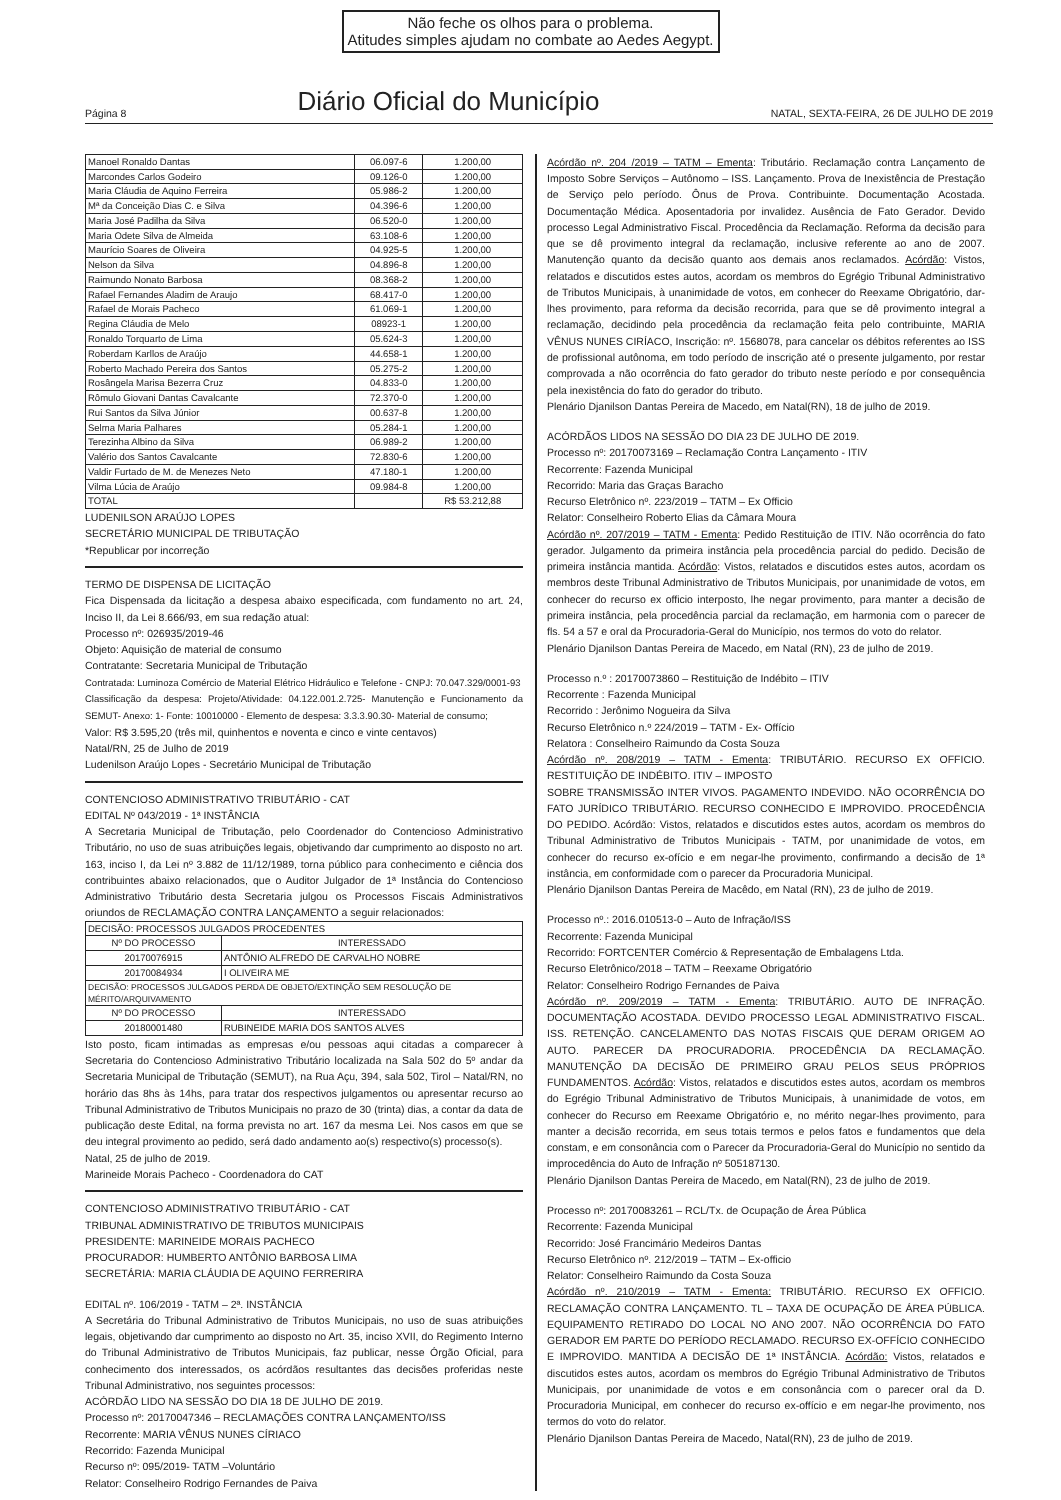Não feche os olhos para o problema.
Atitudes simples ajudam no combate ao Aedes Aegypt.
Página 8 Diário Oficial do Município NATAL, SEXTA-FEIRA, 26 DE JULHO DE 2019
| Manoel Ronaldo Dantas | 06.097-6 | 1.200,00 |
| Marcondes Carlos Godeiro | 09.126-0 | 1.200,00 |
| Maria Cláudia de Aquino Ferreira | 05.986-2 | 1.200,00 |
| Mª da Conceição Dias C. e Silva | 04.396-6 | 1.200,00 |
| Maria José Padilha da Silva | 06.520-0 | 1.200,00 |
| Maria Odete Silva de Almeida | 63.108-6 | 1.200,00 |
| Maurício Soares de Oliveira | 04.925-5 | 1.200,00 |
| Nelson da Silva | 04.896-8 | 1.200,00 |
| Raimundo Nonato Barbosa | 08.368-2 | 1.200,00 |
| Rafael Fernandes Aladim de Araujo | 68.417-0 | 1.200,00 |
| Rafael de Morais Pacheco | 61.069-1 | 1.200,00 |
| Regina Cláudia de Melo | 08923-1 | 1.200,00 |
| Ronaldo Torquarto de Lima | 05.624-3 | 1.200,00 |
| Roberdam Karllos de Araújo | 44.658-1 | 1.200,00 |
| Roberto Machado Pereira dos Santos | 05.275-2 | 1.200,00 |
| Rosângela Marisa Bezerra Cruz | 04.833-0 | 1.200,00 |
| Rômulo Giovani Dantas Cavalcante | 72.370-0 | 1.200,00 |
| Rui Santos da Silva Júnior | 00.637-8 | 1.200,00 |
| Selma Maria Palhares | 05.284-1 | 1.200,00 |
| Terezinha Albino da Silva | 06.989-2 | 1.200,00 |
| Valério dos Santos Cavalcante | 72.830-6 | 1.200,00 |
| Valdir Furtado de M. de Menezes Neto | 47.180-1 | 1.200,00 |
| Vilma Lúcia de Araújo | 09.984-8 | 1.200,00 |
| TOTAL | | R$ 53.212,88 |
LUDENILSON ARAÚJO LOPES
SECRETÁRIO MUNICIPAL DE TRIBUTAÇÃO
*Republicar por incorreção
TERMO DE DISPENSA DE LICITAÇÃO
Fica Dispensada da licitação a despesa abaixo especificada, com fundamento no art. 24, Inciso II, da Lei 8.666/93, em sua redação atual:
Processo nº: 026935/2019-46
Objeto: Aquisição de material de consumo
Contratante: Secretaria Municipal de Tributação
Contratada: Luminoza Comércio de Material Elétrico Hidráulico e Telefone - CNPJ: 70.047.329/0001-93
Classificação da despesa: Projeto/Atividade: 04.122.001.2.725- Manutenção e Funcionamento da SEMUT- Anexo: 1- Fonte: 10010000 - Elemento de despesa: 3.3.3.90.30- Material de consumo;
Valor: R$ 3.595,20 (três mil, quinhentos e noventa e cinco e vinte centavos)
Natal/RN, 25 de Julho de 2019
Ludenilson Araújo Lopes - Secretário Municipal de Tributação
CONTENCIOSO ADMINISTRATIVO TRIBUTÁRIO - CAT
EDITAL Nº 043/2019 - 1ª INSTÂNCIA
A Secretaria Municipal de Tributação, pelo Coordenador do Contencioso Administrativo Tributário, no uso de suas atribuições legais, objetivando dar cumprimento ao disposto no art. 163, inciso I, da Lei nº 3.882 de 11/12/1989, torna público para conhecimento e ciência dos contribuintes abaixo relacionados, que o Auditor Julgador de 1ª Instância do Contencioso Administrativo Tributário desta Secretaria julgou os Processos Fiscais Administrativos oriundos de RECLAMAÇÃO CONTRA LANÇAMENTO a seguir relacionados:
| DECISÃO: PROCESSOS JULGADOS PROCEDENTES | |
| Nº DO PROCESSO | INTERESSADO |
| 20170076915 | ANTÔNIO ALFREDO DE CARVALHO NOBRE |
| 20170084934 | I OLIVEIRA ME |
| DECISÃO: PROCESSOS JULGADOS PERDA DE OBJETO/EXTINÇÃO SEM RESOLUÇÃO DE MÉRITO/ARQUIVAMENTO | |
| Nº DO PROCESSO | INTERESSADO |
| 20180001480 | RUBINEIDE MARIA DOS SANTOS ALVES |
Isto posto, ficam intimadas as empresas e/ou pessoas aqui citadas a comparecer à Secretaria do Contencioso Administrativo Tributário localizada na Sala 502 do 5º andar da Secretaria Municipal de Tributação (SEMUT), na Rua Açu, 394, sala 502, Tirol – Natal/RN, no horário das 8hs às 14hs, para tratar dos respectivos julgamentos ou apresentar recurso ao Tribunal Administrativo de Tributos Municipais no prazo de 30 (trinta) dias, a contar da data de publicação deste Edital, na forma prevista no art. 167 da mesma Lei. Nos casos em que se deu integral provimento ao pedido, será dado andamento ao(s) respectivo(s) processo(s).
Natal, 25 de julho de 2019.
Marineide Morais Pacheco - Coordenadora do CAT
CONTENCIOSO ADMINISTRATIVO TRIBUTÁRIO - CAT
TRIBUNAL ADMINISTRATIVO DE TRIBUTOS MUNICIPAIS
PRESIDENTE: MARINEIDE MORAIS PACHECO
PROCURADOR: HUMBERTO ANTÔNIO BARBOSA LIMA
SECRETÁRIA: MARIA CLÁUDIA DE AQUINO FERRERIRA
EDITAL nº. 106/2019 - TATM – 2ª. INSTÂNCIA
A Secretária do Tribunal Administrativo de Tributos Municipais, no uso de suas atribuições legais, objetivando dar cumprimento ao disposto no Art. 35, inciso XVII, do Regimento Interno do Tribunal Administrativo de Tributos Municipais, faz publicar, nesse Órgão Oficial, para conhecimento dos interessados, os acórdãos resultantes das decisões proferidas neste Tribunal Administrativo, nos seguintes processos:
ACÓRDÃO LIDO NA SESSÃO DO DIA 18 DE JULHO DE 2019.
Processo nº: 20170047346 – RECLAMAÇÕES CONTRA LANÇAMENTO/ISS
Recorrente: MARIA VÊNUS NUNES CÍRIACO
Recorrido: Fazenda Municipal
Recurso nº: 095/2019- TATM –Voluntário
Relator: Conselheiro Rodrigo Fernandes de Paiva
Acórdão nº. 204 /2019 – TATM – Ementa: Tributário. Reclamação contra Lançamento de Imposto Sobre Serviços – Autônomo – ISS. Lançamento. Prova de Inexistência de Prestação de Serviço pelo período. Ônus de Prova. Contribuinte. Documentação Acostada. Documentação Médica. Aposentadoria por invalidez. Ausência de Fato Gerador. Devido processo Legal Administrativo Fiscal. Procedência da Reclamação. Reforma da decisão para que se dê provimento integral da reclamação, inclusive referente ao ano de 2007. Manutenção quanto da decisão quanto aos demais anos reclamados. Acórdão: Vistos, relatados e discutidos estes autos, acordam os membros do Egrégio Tribunal Administrativo de Tributos Municipais, à unanimidade de votos, em conhecer do Reexame Obrigatório, dar-lhes provimento, para reforma da decisão recorrida, para que se dê provimento integral a reclamação, decidindo pela procedência da reclamação feita pelo contribuinte, MARIA VÊNUS NUNES CIRÍACO, Inscrição: nº. 1568078, para cancelar os débitos referentes ao ISS de profissional autônoma, em todo período de inscrição até o presente julgamento, por restar comprovada a não ocorrência do fato gerador do tributo neste período e por consequência pela inexistência do fato do gerador do tributo.
Plenário Djanilson Dantas Pereira de Macedo, em Natal(RN), 18 de julho de 2019.
ACÓRDÃOS LIDOS NA SESSÃO DO DIA 23 DE JULHO DE 2019.
Processo nº: 20170073169 – Reclamação Contra Lançamento - ITIV
Recorrente: Fazenda Municipal
Recorrido: Maria das Graças Baracho
Recurso Eletrônico nº. 223/2019 – TATM – Ex Officio
Relator: Conselheiro Roberto Elias da Câmara Moura
Acórdão nº. 207/2019 – TATM - Ementa: Pedido Restituição de ITIV. Não ocorrência do fato gerador. Julgamento da primeira instância pela procedência parcial do pedido. Decisão de primeira instância mantida. Acórdão: Vistos, relatados e discutidos estes autos, acordam os membros deste Tribunal Administrativo de Tributos Municipais, por unanimidade de votos, em conhecer do recurso ex officio interposto, lhe negar provimento, para manter a decisão de primeira instância, pela procedência parcial da reclamação, em harmonia com o parecer de fls. 54 a 57 e oral da Procuradoria-Geral do Município, nos termos do voto do relator.
Plenário Djanilson Dantas Pereira de Macedo, em Natal (RN), 23 de julho de 2019.
Processo n.º : 20170073860 – Restituição de Indébito – ITIV
Recorrente : Fazenda Municipal
Recorrido : Jerônimo Nogueira da Silva
Recurso Eletrônico n.º 224/2019 – TATM - Ex- Offício
Relatora : Conselheiro Raimundo da Costa Souza
Acórdão nº. 208/2019 – TATM - Ementa: TRIBUTÁRIO. RECURSO EX OFFICIO. RESTITUIÇÃO DE INDÉBITO. ITIV – IMPOSTO
SOBRE TRANSMISSÃO INTER VIVOS. PAGAMENTO INDEVIDO. NÃO OCORRÊNCIA DO FATO JURÍDICO TRIBUTÁRIO. RECURSO CONHECIDO E IMPROVIDO. PROCEDÊNCIA DO PEDIDO. Acórdão: Vistos, relatados e discutidos estes autos, acordam os membros do Tribunal Administrativo de Tributos Municipais - TATM, por unanimidade de votos, em conhecer do recurso ex-ofício e em negar-lhe provimento, confirmando a decisão de 1ª instância, em conformidade com o parecer da Procuradoria Municipal.
Plenário Djanilson Dantas Pereira de Macêdo, em Natal (RN), 23 de julho de 2019.
Processo nº.: 2016.010513-0 – Auto de Infração/ISS
Recorrente: Fazenda Municipal
Recorrido: FORTCENTER Comércio & Representação de Embalagens Ltda.
Recurso Eletrônico/2018 – TATM – Reexame Obrigatório
Relator: Conselheiro Rodrigo Fernandes de Paiva
Acórdão nº. 209/2019 – TATM - Ementa: TRIBUTÁRIO. AUTO DE INFRAÇÃO. DOCUMENTAÇÃO ACOSTADA. DEVIDO PROCESSO LEGAL ADMINISTRATIVO FISCAL. ISS. RETENÇÃO. CANCELAMENTO DAS NOTAS FISCAIS QUE DERAM ORIGEM AO AUTO. PARECER DA PROCURADORIA. PROCEDÊNCIA DA RECLAMAÇÃO. MANUTENÇÃO DA DECISÃO DE PRIMEIRO GRAU PELOS SEUS PRÓPRIOS FUNDAMENTOS. Acórdão: Vistos, relatados e discutidos estes autos, acordam os membros do Egrégio Tribunal Administrativo de Tributos Municipais, à unanimidade de votos, em conhecer do Recurso em Reexame Obrigatório e, no mérito negar-lhes provimento, para manter a decisão recorrida, em seus totais termos e pelos fatos e fundamentos que dela constam, e em consonância com o Parecer da Procuradoria-Geral do Município no sentido da improcedência do Auto de Infração nº 505187130.
Plenário Djanilson Dantas Pereira de Macedo, em Natal(RN), 23 de julho de 2019.
Processo nº: 20170083261 – RCL/Tx. de Ocupação de Área Pública
Recorrente: Fazenda Municipal
Recorrido: José Francimário Medeiros Dantas
Recurso Eletrônico nº. 212/2019 – TATM – Ex-officio
Relator: Conselheiro Raimundo da Costa Souza
Acórdão nº. 210/2019 – TATM - Ementa: TRIBUTÁRIO. RECURSO EX OFFICIO. RECLAMAÇÃO CONTRA LANÇAMENTO. TL – TAXA DE OCUPAÇÃO DE ÁREA PÚBLICA. EQUIPAMENTO RETIRADO DO LOCAL NO ANO 2007. NÃO OCORRÊNCIA DO FATO GERADOR EM PARTE DO PERÍODO RECLAMADO. RECURSO EX-OFFÍCIO CONHECIDO E IMPROVIDO. MANTIDA A DECISÃO DE 1ª INSTÂNCIA. Acórdão: Vistos, relatados e discutidos estes autos, acordam os membros do Egrégio Tribunal Administrativo de Tributos Municipais, por unanimidade de votos e em consonância com o parecer oral da D. Procuradoria Municipal, em conhecer do recurso ex-offício e em negar-lhe provimento, nos termos do voto do relator.
Plenário Djanilson Dantas Pereira de Macedo, Natal(RN), 23 de julho de 2019.